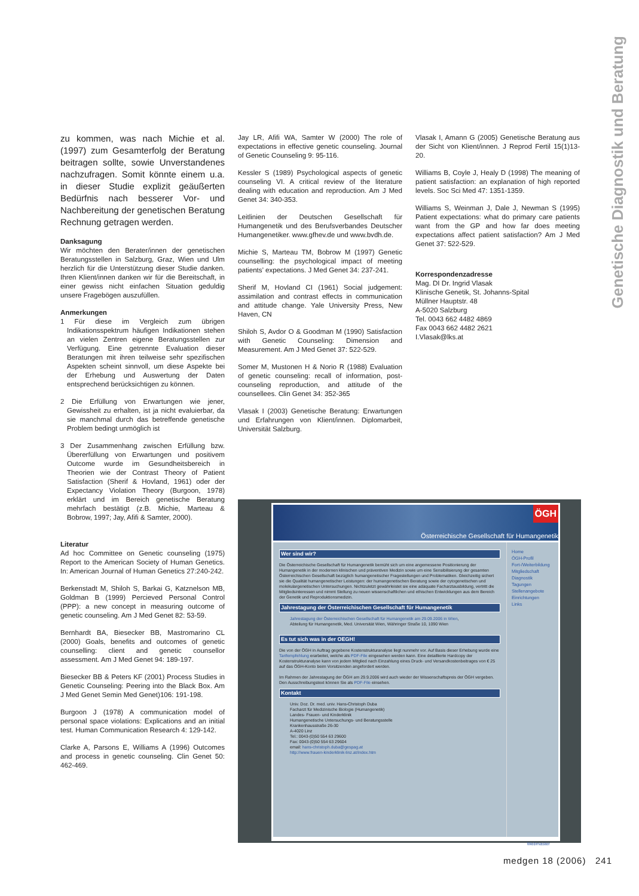Genetische Diagnostik und Beratung
zu kommen, was nach Michie et al. (1997) zum Gesamterfolg der Beratung beitragen sollte, sowie Unverstandenes nachzufragen. Somit könnte einem u.a. in dieser Studie explizit geäußerten Bedürfnis nach besserer Vor- und Nachbereitung der genetischen Beratung Rechnung getragen werden.
Danksagung
Wir möchten den Berater/innen der genetischen Beratungsstellen in Salzburg, Graz, Wien und Ulm herzlich für die Unterstützung dieser Studie danken. Ihren Klient/innen danken wir für die Bereitschaft, in einer gewiss nicht einfachen Situation geduldig unsere Fragebögen auszufüllen.
Anmerkungen
1 Für diese im Vergleich zum übrigen Indikationsspektrum häufigen Indikationen stehen an vielen Zentren eigene Beratungsstellen zur Verfügung. Eine getrennte Evaluation dieser Beratungen mit ihren teilweise sehr spezifischen Aspekten scheint sinnvoll, um diese Aspekte bei der Erhebung und Auswertung der Daten entsprechend berücksichtigen zu können.
2 Die Erfüllung von Erwartungen wie jener, Gewissheit zu erhalten, ist ja nicht evaluierbar, da sie manchmal durch das betreffende genetische Problem bedingt unmöglich ist
3 Der Zusammenhang zwischen Erfüllung bzw. Übererfüllung von Erwartungen und positivem Outcome wurde im Gesundheitsbereich in Theorien wie der Contrast Theory of Patient Satisfaction (Sherif & Hovland, 1961) oder der Expectancy Violation Theory (Burgoon, 1978) erklärt und im Bereich genetische Beratung mehrfach bestätigt (z.B. Michie, Marteau & Bobrow, 1997; Jay, Afifi & Samter, 2000).
Literatur
Ad hoc Committee on Genetic counseling (1975) Report to the American Society of Human Genetics. In: American Journal of Human Genetics 27:240-242.
Berkenstadt M, Shiloh S, Barkai G, Katznelson MB, Goldman B (1999) Percieved Personal Control (PPP): a new concept in measuring outcome of genetic counseling. Am J Med Genet 82: 53-59.
Bernhardt BA, Biesecker BB, Mastromarino CL (2000) Goals, benefits and outcomes of genetic counselling: client and genetic counsellor assessment. Am J Med Genet 94: 189-197.
Biesecker BB & Peters KF (2001) Process Studies in Genetic Counseling: Peering into the Black Box. Am J Med Genet Semin Med Genet)106: 191-198.
Burgoon J (1978) A communication model of personal space violations: Explications and an initial test. Human Communication Research 4: 129-142.
Clarke A, Parsons E, Williams A (1996) Outcomes and process in genetic counseling. Clin Genet 50: 462-469.
Jay LR, Afifi WA, Samter W (2000) The role of expectations in effective genetic counseling. Journal of Genetic Counseling 9: 95-116.
Kessler S (1989) Psychological aspects of genetic counseling VI. A critical review of the literature dealing with education and reproduction. Am J Med Genet 34: 340-353.
Leitlinien der Deutschen Gesellschaft für Humangenetik und des Berufsverbandes Deutscher Humangenetiker. www.gfhev.de und www.bvdh.de.
Michie S, Marteau TM, Bobrow M (1997) Genetic counselling: the psychological impact of meeting patients’ expectations. J Med Genet 34: 237-241.
Sherif M, Hovland CI (1961) Social judgement: assimilation and contrast effects in communication and attitude change. Yale University Press, New Haven, CN
Shiloh S, Avdor O & Goodman M (1990) Satisfaction with Genetic Counseling: Dimension and Measurement. Am J Med Genet 37: 522-529.
Somer M, Mustonen H & Norio R (1988) Evaluation of genetic counseling: recall of information, post-counseling reproduction, and attitude of the counsellees. Clin Genet 34: 352-365
Vlasak I (2003) Genetische Beratung: Erwartungen und Erfahrungen von Klient/innen. Diplomarbeit, Universität Salzburg.
Vlasak I, Amann G (2005) Genetische Beratung aus der Sicht von Klient/innen. J Reprod Fertil 15(1)13-20.
Williams B, Coyle J, Healy D (1998) The meaning of patient satisfaction: an explanation of high reported levels. Soc Sci Med 47: 1351-1359.
Williams S, Weinman J, Dale J, Newman S (1995) Patient expectations: what do primary care patients want from the GP and how far does meeting expectations affect patient satisfaction? Am J Med Genet 37: 522-529.
Korrespondenzadresse
Mag. DI Dr. Ingrid Vlasak
Klinische Genetik, St. Johanns-Spital
Müllner Hauptstr. 48
A-5020 Salzburg
Tel. 0043 662 4482 4869
Fax 0043 662 4482 2621
I.Vlasak@lks.at
ÖGH
Österreichische Gesellschaft für Humangenetik
Wer sind wir?
Die Österreichische Gesellschaft für Humangenetik bemüht sich um eine angemessene Positionierung der Humangenetik in der modernen klinischen und präventiven Medizin sowie um eine Sensibilisierung der gesamten Österreichischen Gesellschaft bezüglich humangenetischer Fragestellungen und Problematiken. Gleichzeitig sichert sie die Qualität humangenetischer Leistungen: der humangenetischen Beratung sowie der cytogenetischen und molekulargenetischen Untersuchungen. Nichtzuletzt gewährleistet sie eine adäquate Facharztausbildung, vertritt die Mitgliedsinteressen und nimmt Stellung zu neuen wissenschaftlichen und ethischen Entwicklungen aus dem Bereich der Genetik und Reproduktionsmedizin.
Jahrestagung der Österreichischen Gesellschaft für Humangenetik
Jahrestagung der Österreichischen Gesellschaft für Humangenetik am 29.09.2006 in Wien,
Abteilung für Humangenetik, Med. Universität Wien, Währinger Straße 10, 1090 Wien
Es tut sich was in der OEGH!
Die von der ÖGH in Auftrag gegebene Kostenstrukturanalyse liegt nunmehr vor. Auf Basis dieser Erhebung wurde eine Tarifempfehlung erarbeitet, welche als PDF-File eingesehen werden kann. Eine detaillierte Hardcopy der Kostenstrukturanalyse kann von jedem Mitglied nach Einzahlung eines Druck- und Versandkostenbeitrages von € 25 auf das ÖGH-Konto beim Vorsitzenden angefordert werden.
Im Rahmen der Jahrestagung der ÖGH am 29.9.2006 wird auch wieder der Wissenschaftspreis der ÖGH vergeben. Den Ausschreibungstext können Sie als PDF-File einsehen.
Kontakt
Univ. Doz. Dr. med. univ. Hans-Christoph Duba
Facharzt für Medizinische Biologie (Humangenetik)
Landes- Frauen- und Kinderklinik
Humangenetische Untersuchungs- und Beratungsstelle
Krankenhausstraße 26-30
A-4020 Linz
Tel.: 0043-(0)50 554 63 29600
Fax: 0043-(0)50 554 63 29604
email: hans-christoph.duba@gespag.at
http://www.frauen-kinderklinik-linz.at/index.htm
Home
ÖGH-Profil
Fort-/Weiterbildung
Mitgliedschaft
Diagnostik
Tagungen
Stellenangebote
Einrichtungen
Links
Webmaster
medgen 18 (2006) 241